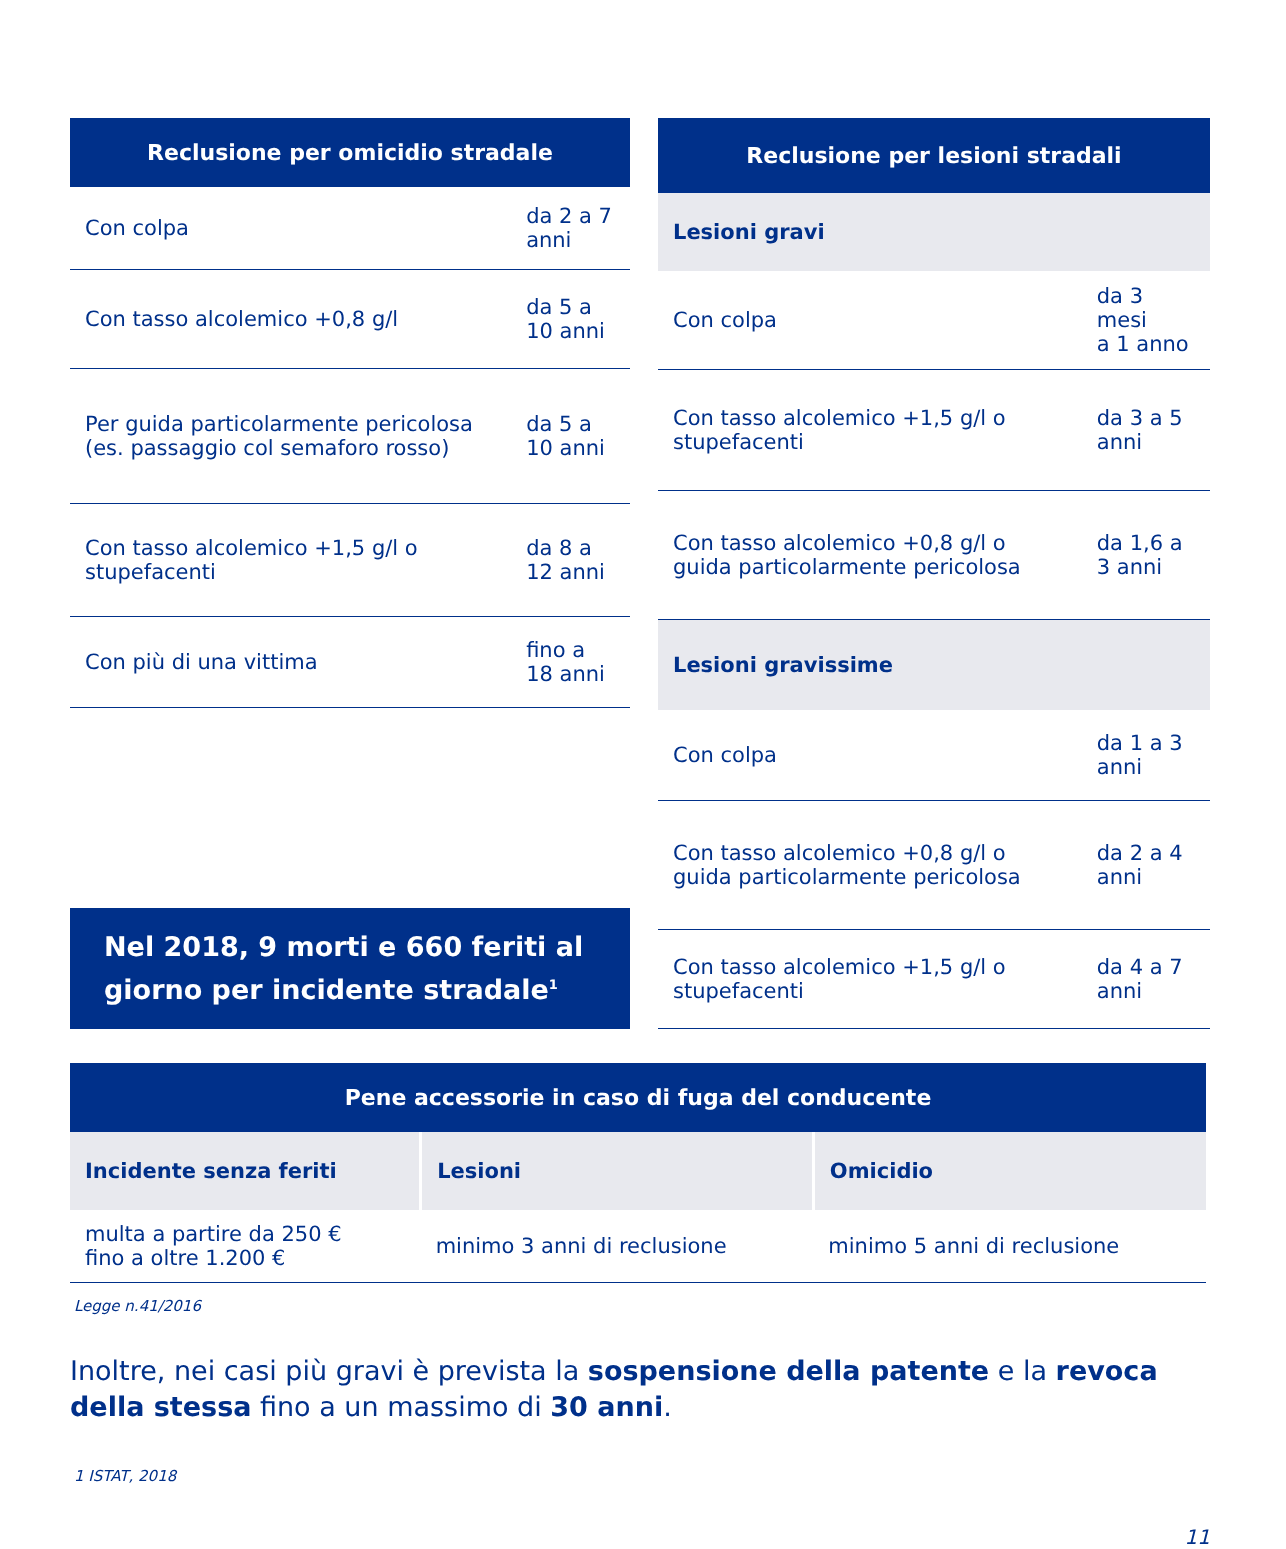| Reclusione per omicidio stradale | |
| --- | --- |
| Con colpa | da 2 a 7 anni |
| Con tasso alcolemico +0,8 g/l | da 5 a 10 anni |
| Per guida particolarmente pericolosa (es. passaggio col semaforo rosso) | da 5 a 10 anni |
| Con tasso alcolemico +1,5 g/l o stupefacenti | da 8 a 12 anni |
| Con più di una vittima | fino a 18 anni |
Nel 2018, 9 morti e 660 feriti al giorno per incidente stradale<sup>1</sup>
| Reclusione per lesioni stradali | |
| --- | --- |
| Lesioni gravi | |
| Con colpa | da 3 mesi a 1 anno |
| Con tasso alcolemico +1,5 g/l o stupefacenti | da 3 a 5 anni |
| Con tasso alcolemico +0,8 g/l o guida particolarmente pericolosa | da 1,6 a 3 anni |
| Lesioni gravissime | |
| Con colpa | da 1 a 3 anni |
| Con tasso alcolemico +0,8 g/l o guida particolarmente pericolosa | da 2 a 4 anni |
| Con tasso alcolemico +1,5 g/l o stupefacenti | da 4 a 7 anni |
| Pene accessorie in caso di fuga del conducente | | |
| --- | --- | --- |
| Incidente senza feriti | Lesioni | Omicidio |
| multa a partire da 250 € fino a oltre 1.200 € | minimo 3 anni di reclusione | minimo 5 anni di reclusione |
Legge n.41/2016
Inoltre, nei casi più gravi è prevista la sospensione della patente e la revoca della stessa fino a un massimo di 30 anni.
1 ISTAT, 2018
11